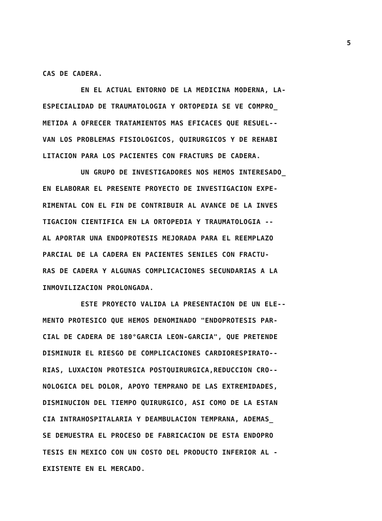5
CAS DE CADERA.
EN EL ACTUAL ENTORNO DE LA MEDICINA MODERNA, LA-
ESPECIALIDAD DE TRAUMATOLOGIA Y ORTOPEDIA SE VE COMPRO_
METIDA A OFRECER TRATAMIENTOS MAS EFICACES QUE RESUEL--
VAN LOS PROBLEMAS FISIOLOGICOS, QUIRURGICOS Y DE REHABI
LITACION PARA LOS PACIENTES CON FRACTURS DE CADERA.
UN GRUPO DE INVESTIGADORES NOS HEMOS INTERESADO_
EN ELABORAR EL PRESENTE PROYECTO DE INVESTIGACION EXPE-
RIMENTAL CON EL FIN DE CONTRIBUIR AL AVANCE DE LA INVES
TIGACION CIENTIFICA EN LA ORTOPEDIA Y TRAUMATOLOGIA --
AL APORTAR UNA ENDOPROTESIS MEJORADA PARA EL REEMPLAZO
PARCIAL DE LA CADERA EN PACIENTES SENILES CON FRACTU-
RAS DE CADERA Y ALGUNAS COMPLICACIONES SECUNDARIAS A LA
INMOVILIZACION PROLONGADA.
ESTE PROYECTO VALIDA LA PRESENTACION DE UN ELE--
MENTO PROTESICO QUE HEMOS DENOMINADO "ENDOPROTESIS PAR-
CIAL DE CADERA DE 180°GARCIA LEON-GARCIA", QUE PRETENDE
DISMINUIR EL RIESGO DE COMPLICACIONES CARDIORESPIRATO--
RIAS, LUXACION PROTESICA POSTQUIRURGICA,REDUCCION CRO--
NOLOGICA DEL DOLOR, APOYO TEMPRANO DE LAS EXTREMIDADES,
DISMINUCION DEL TIEMPO QUIRURGICO, ASI COMO DE LA ESTAN
CIA INTRAHOSPITALARIA Y DEAMBULACION TEMPRANA, ADEMAS_
SE DEMUESTRA EL PROCESO DE FABRICACION DE ESTA ENDOPRO
TESIS EN MEXICO CON UN COSTO DEL PRODUCTO INFERIOR AL -
EXISTENTE EN EL MERCADO.